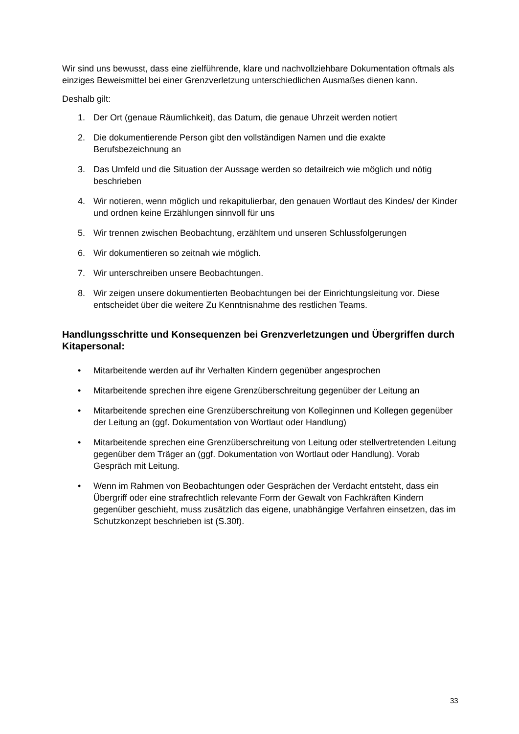Wir sind uns bewusst, dass eine zielführende, klare und nachvollziehbare Dokumentation oftmals als einziges Beweismittel bei einer Grenzverletzung unterschiedlichen Ausmaßes dienen kann.
Deshalb gilt:
1. Der Ort (genaue Räumlichkeit), das Datum, die genaue Uhrzeit werden notiert
2. Die dokumentierende Person gibt den vollständigen Namen und die exakte Berufsbezeichnung an
3. Das Umfeld und die Situation der Aussage werden so detailreich wie möglich und nötig beschrieben
4. Wir notieren, wenn möglich und rekapitulierbar, den genauen Wortlaut des Kindes/ der Kinder und ordnen keine Erzählungen sinnvoll für uns
5. Wir trennen zwischen Beobachtung, erzähltem und unseren Schlussfolgerungen
6. Wir dokumentieren so zeitnah wie möglich.
7. Wir unterschreiben unsere Beobachtungen.
8. Wir zeigen unsere dokumentierten Beobachtungen bei der Einrichtungsleitung vor. Diese entscheidet über die weitere Zu Kenntnisnahme des restlichen Teams.
Handlungsschritte und Konsequenzen bei Grenzverletzungen und Übergriffen durch Kitapersonal:
• Mitarbeitende werden auf ihr Verhalten Kindern gegenüber angesprochen
• Mitarbeitende sprechen ihre eigene Grenzüberschreitung gegenüber der Leitung an
• Mitarbeitende sprechen eine Grenzüberschreitung von Kolleginnen und Kollegen gegenüber der Leitung an (ggf. Dokumentation von Wortlaut oder Handlung)
• Mitarbeitende sprechen eine Grenzüberschreitung von Leitung oder stellvertretenden Leitung gegenüber dem Träger an (ggf. Dokumentation von Wortlaut oder Handlung). Vorab Gespräch mit Leitung.
• Wenn im Rahmen von Beobachtungen oder Gesprächen der Verdacht entsteht, dass ein Übergriff oder eine strafrechtlich relevante Form der Gewalt von Fachkräften Kindern gegenüber geschieht, muss zusätzlich das eigene, unabhängige Verfahren einsetzen, das im Schutzkonzept beschrieben ist (S.30f).
33